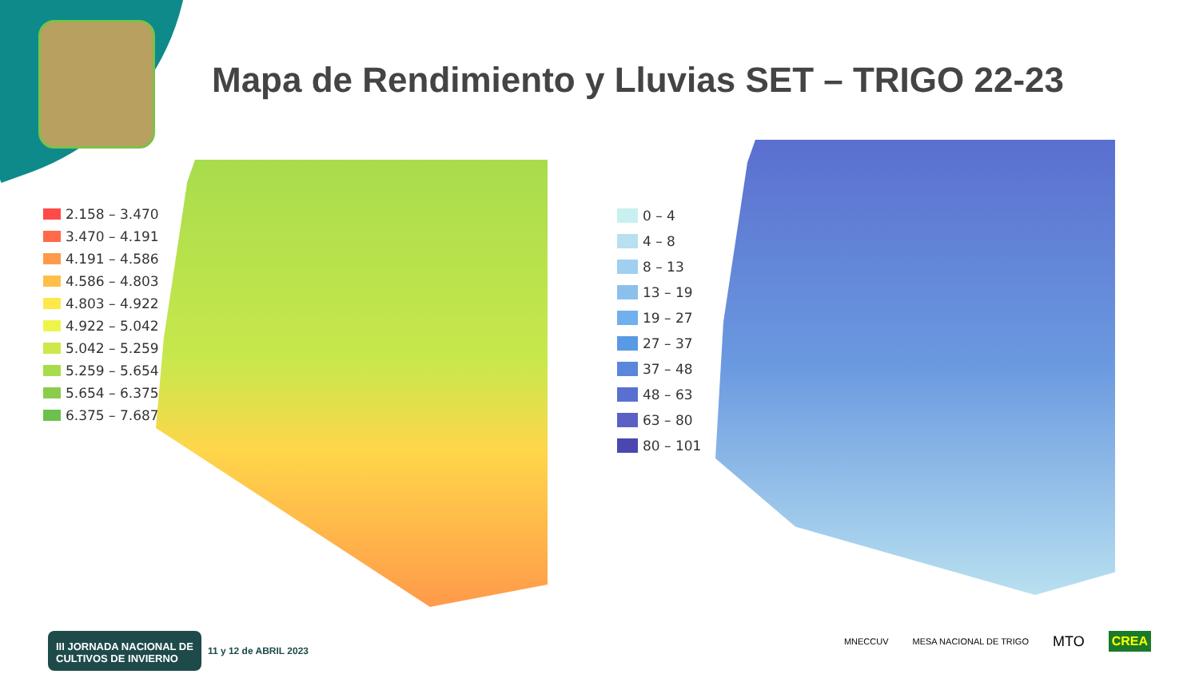Mapa de Rendimiento y Lluvias SET – TRIGO 22-23
2.158 – 3.470
3.470 – 4.191
4.191 – 4.586
4.586 – 4.803
4.803 – 4.922
4.922 – 5.042
5.042 – 5.259
5.259 – 5.654
5.654 – 6.375
6.375 – 7.687
0 – 4
4 – 8
8 – 13
13 – 19
19 – 27
27 – 37
37 – 48
48 – 63
63 – 80
80 – 101
III JORNADA NACIONAL DE
CULTIVOS DE INVIERNO
11 y 12 de ABRIL 2023
MNECCUV MESA NACIONAL DE TRIGO MTO CREA